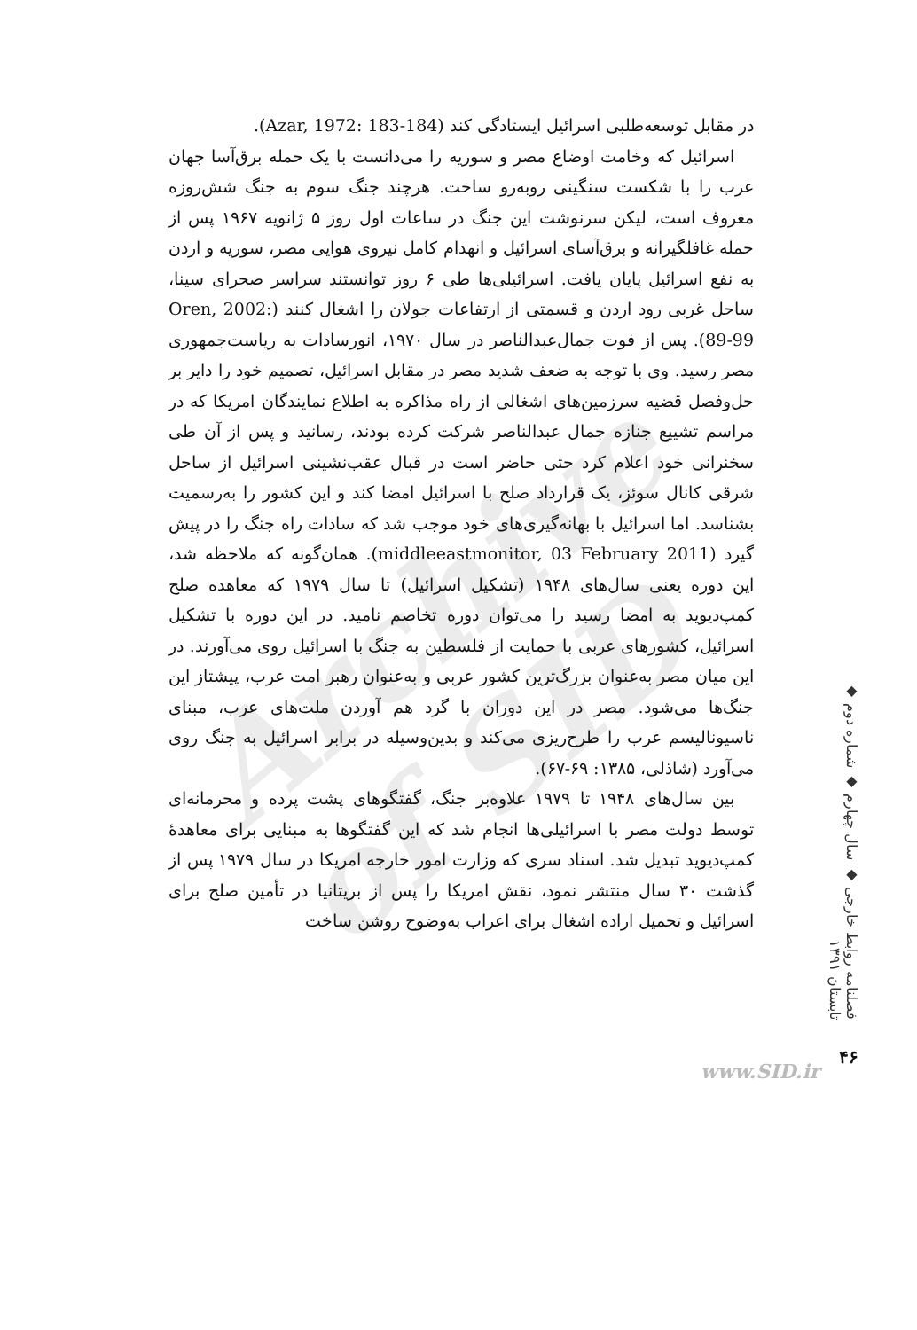Archive of SID
در مقابل توسعه‌طلبی اسرائیل ایستادگی کند (Azar, 1972: 183-184).
اسرائیل که وخامت اوضاع مصر و سوریه را می‌دانست با یک حمله برق‌آسا جهان عرب را با شکست سنگینی روبه‌رو ساخت. هرچند جنگ سوم به جنگ شش‌روزه معروف است، لیکن سرنوشت این جنگ در ساعات اول روز ۵ ژانویه ۱۹۶۷ پس از حمله غافلگیرانه و برق‌آسای اسرائیل و انهدام کامل نیروی هوایی مصر، سوریه و اردن به نفع اسرائیل پایان یافت. اسرائیلی‌ها طی ۶ روز توانستند سراسر صحرای سینا، ساحل غربی رود اردن و قسمتی از ارتفاعات جولان را اشغال کنند (Oren, 2002: 89-99). پس از فوت جمال‌عبدالناصر در سال ۱۹۷۰، انورسادات به ریاست‌جمهوری مصر رسید. وی با توجه به ضعف شدید مصر در مقابل اسرائیل، تصمیم خود را دایر بر حل‌وفصل قضیه سرزمین‌های اشغالی از راه مذاکره به اطلاع نمایندگان امریکا که در مراسم تشییع جنازه جمال عبدالناصر شرکت کرده بودند، رسانید و پس از آن طی سخنرانی خود اعلام کرد حتی حاضر است در قبال عقب‌نشینی اسرائیل از ساحل شرقی کانال سوئز، یک قرارداد صلح با اسرائیل امضا کند و این کشور را به‌رسمیت بشناسد. اما اسرائیل با بهانه‌گیری‌های خود موجب شد که سادات راه جنگ را در پیش گیرد (middleeastmonitor, 03 February 2011). همان‌گونه که ملاحظه شد، این دوره یعنی سال‌های ۱۹۴۸ (تشکیل اسرائیل) تا سال ۱۹۷۹ که معاهده صلح کمپ‌دیوید به امضا رسید را می‌توان دوره تخاصم نامید. در این دوره با تشکیل اسرائیل، کشورهای عربی با حمایت از فلسطین به جنگ با اسرائیل روی می‌آورند. در این میان مصر به‌عنوان بزرگ‌ترین کشور عربی و به‌عنوان رهبر امت عرب، پیشتاز این جنگ‌ها می‌شود. مصر در این دوران با گرد هم آوردن ملت‌های عرب، مبنای ناسیونالیسم عرب را طرح‌ریزی می‌کند و بدین‌وسیله در برابر اسرائیل به جنگ روی می‌آورد (شاذلی، ۱۳۸۵: ۶۹-۶۷).
بین سال‌های ۱۹۴۸ تا ۱۹۷۹ علاوه‌بر جنگ، گفتگوهای پشت پرده و محرمانه‌ای توسط دولت مصر با اسرائیلی‌ها انجام شد که این گفتگوها به مبنایی برای معاهدهٔ کمپ‌دیوید تبدیل شد. اسناد سری که وزارت امور خارجه امریکا در سال ۱۹۷۹ پس از گذشت ۳۰ سال منتشر نمود، نقش امریکا را پس از بریتانیا در تأمین صلح برای اسرائیل و تحمیل اراده اشغال برای اعراب به‌وضوح روشن ساخت
فصلنامه روابط خارجی ◆ سال چهارم ◆ شماره دوم ◆ تابستان ۱۳۹۱
www.SID.ir
۴۶